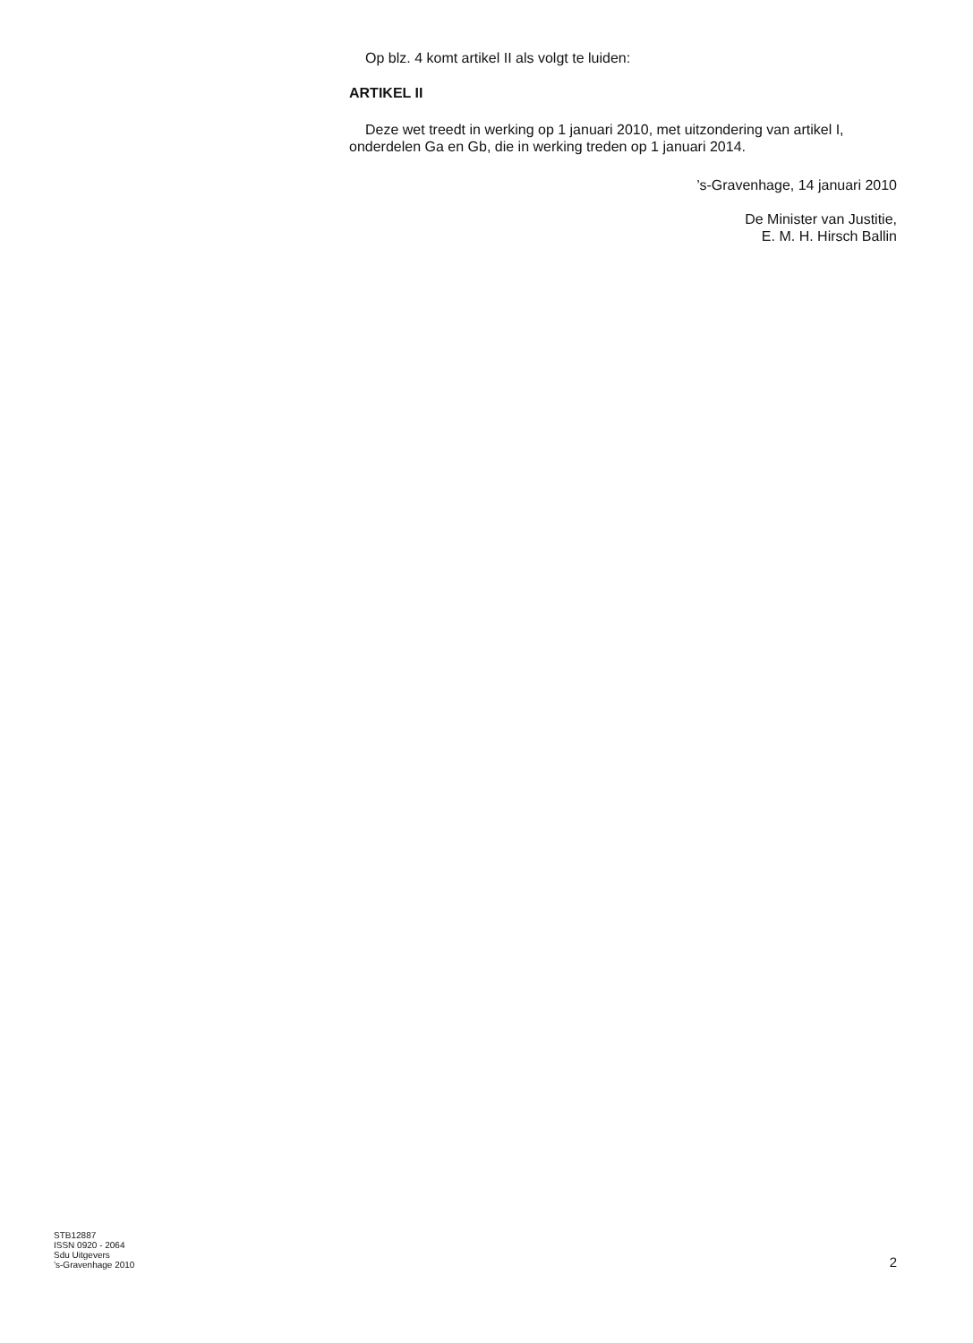Op blz. 4 komt artikel II als volgt te luiden:
ARTIKEL II
Deze wet treedt in werking op 1 januari 2010, met uitzondering van artikel I, onderdelen Ga en Gb, die in werking treden op 1 januari 2014.
’s-Gravenhage, 14 januari 2010
De Minister van Justitie,
E. M. H. Hirsch Ballin
STB12887
ISSN 0920 - 2064
Sdu Uitgevers
’s-Gravenhage 2010
2